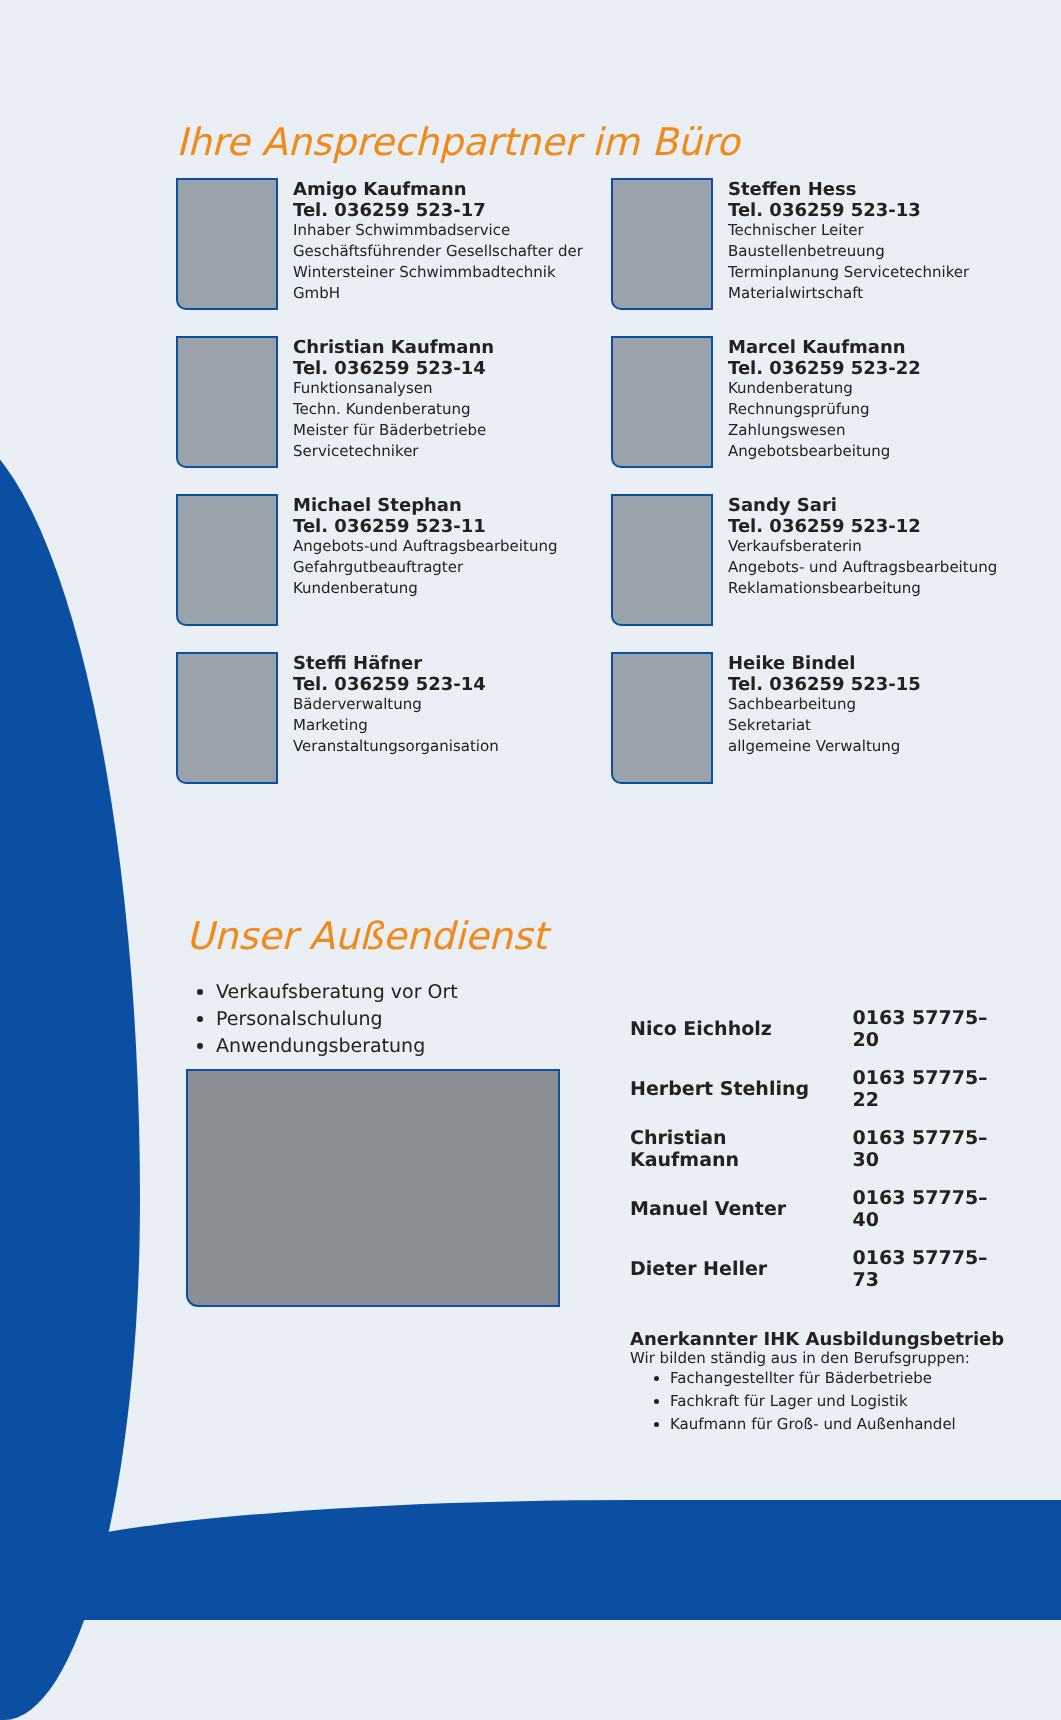Ihre Ansprechpartner im Büro
Amigo Kaufmann
Tel. 036259 523-17
Inhaber Schwimmbadservice
Geschäftsführender Gesellschafter der
Wintersteiner Schwimmbadtechnik GmbH
Steffen Hess
Tel. 036259 523-13
Technischer Leiter
Baustellenbetreuung
Terminplanung Servicetechniker
Materialwirtschaft
Christian Kaufmann
Tel. 036259 523-14
Funktionsanalysen
Techn. Kundenberatung
Meister für Bäderbetriebe
Servicetechniker
Marcel Kaufmann
Tel. 036259 523-22
Kundenberatung
Rechnungsprüfung
Zahlungswesen
Angebotsbearbeitung
Michael Stephan
Tel. 036259 523-11
Angebots-und Auftragsbearbeitung
Gefahrgutbeauftragter
Kundenberatung
Sandy Sari
Tel. 036259 523-12
Verkaufsberaterin
Angebots- und Auftragsbearbeitung
Reklamationsbearbeitung
Steffi Häfner
Tel. 036259 523-14
Bäderverwaltung
Marketing
Veranstaltungsorganisation
Heike Bindel
Tel. 036259 523-15
Sachbearbeitung
Sekretariat
allgemeine Verwaltung
Unser Außendienst
Verkaufsberatung vor Ort
Personalschulung
Anwendungsberatung
| Nico Eichholz | 0163 57775–20 |
| Herbert Stehling | 0163 57775–22 |
| Christian Kaufmann | 0163 57775–30 |
| Manuel Venter | 0163 57775–40 |
| Dieter Heller | 0163 57775–73 |
Anerkannter IHK Ausbildungsbetrieb
Wir bilden ständig aus in den Berufsgruppen:
Fachangestellter für Bäderbetriebe
Fachkraft für Lager und Logistik
Kaufmann für Groß- und Außenhandel